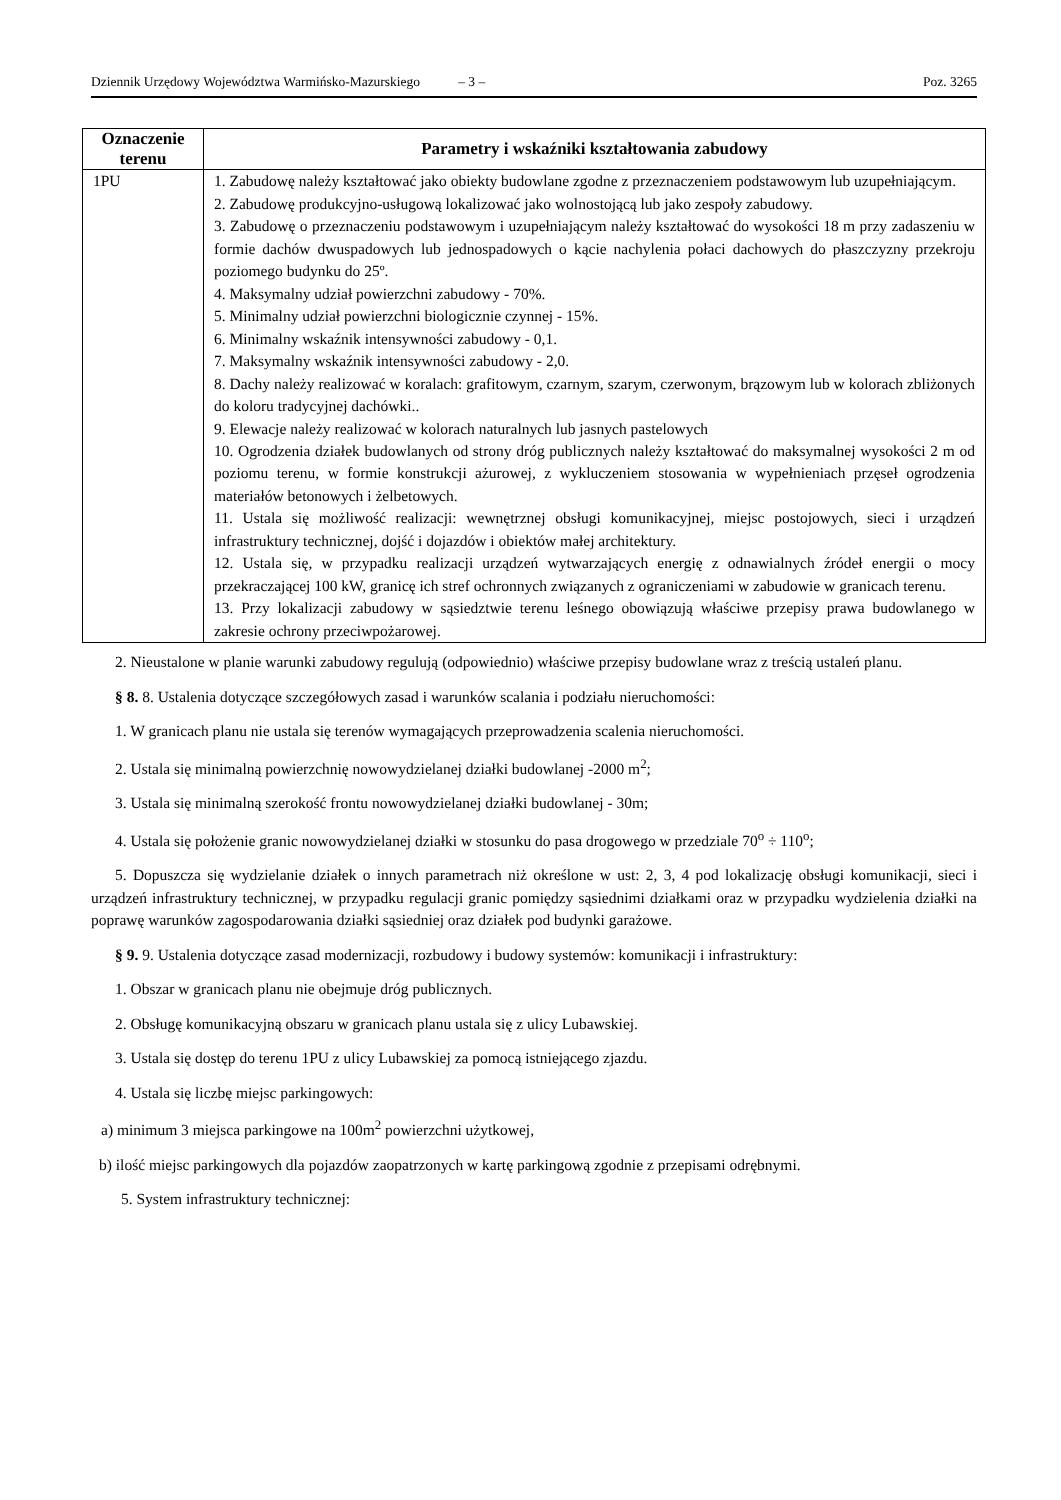Dziennik Urzędowy Województwa Warmińsko-Mazurskiego – 3 – Poz. 3265
| Oznaczenie terenu | Parametry i wskaźniki kształtowania zabudowy |
| --- | --- |
| 1PU | 1. Zabudowę należy kształtować jako obiekty budowlane zgodne z przeznaczeniem podstawowym lub uzupełniającym. 2. Zabudowę produkcyjno-usługową lokalizować jako wolnostojącą lub jako zespoły zabudowy. 3. Zabudowę o przeznaczeniu podstawowym i uzupełniającym należy kształtować do wysokości 18 m przy zadaszeniu w formie dachów dwuspadowych lub jednospadowych o kącie nachylenia połaci dachowych do płaszczyzny przekroju poziomego budynku do 25º. 4. Maksymalny udział powierzchni zabudowy - 70%. 5. Minimalny udział powierzchni biologicznie czynnej - 15%. 6. Minimalny wskaźnik intensywności zabudowy - 0,1. 7. Maksymalny wskaźnik intensywności zabudowy - 2,0. 8. Dachy należy realizować w koralach: grafitowym, czarnym, szarym, czerwonym, brązowym lub w kolorach zbliżonych do koloru tradycyjnej dachówki.. 9. Elewacje należy realizować w kolorach naturalnych lub jasnych pastelowych 10. Ogrodzenia działek budowlanych od strony dróg publicznych należy kształtować do maksymalnej wysokości 2 m od poziomu terenu, w formie konstrukcji ażurowej, z wykluczeniem stosowania w wypełnieniach przęseł ogrodzenia materiałów betonowych i żelbetowych. 11. Ustala się możliwość realizacji: wewnętrznej obsługi komunikacyjnej, miejsc postojowych, sieci i urządzeń infrastruktury technicznej, dojść i dojazdów i obiektów małej architektury. 12. Ustala się, w przypadku realizacji urządzeń wytwarzających energię z odnawialnych źródeł energii o mocy przekraczającej 100 kW, granicę ich stref ochronnych związanych z ograniczeniami w zabudowie w granicach terenu. 13. Przy lokalizacji zabudowy w sąsiedztwie terenu leśnego obowiązują właściwe przepisy prawa budowlanego w zakresie ochrony przeciwpożarowej. |
2. Nieustalone w planie warunki zabudowy regulują (odpowiednio) właściwe przepisy budowlane wraz z treścią ustaleń planu.
§ 8. 8. Ustalenia dotyczące szczegółowych zasad i warunków scalania i podziału nieruchomości:
1. W granicach planu nie ustala się terenów wymagających przeprowadzenia scalenia nieruchomości.
2. Ustala się minimalną powierzchnię nowowydzielanej działki budowlanej -2000 m<sup>2</sup>;
3. Ustala się minimalną szerokość frontu nowowydzielanej działki budowlanej - 30m;
4. Ustala się położenie granic nowowydzielanej działki w stosunku do pasa drogowego w przedziale 70<sup>o</sup> ÷ 110<sup>o</sup>;
5. Dopuszcza się wydzielanie działek o innych parametrach niż określone w ust: 2, 3, 4 pod lokalizację obsługi komunikacji, sieci i urządzeń infrastruktury technicznej, w przypadku regulacji granic pomiędzy sąsiednimi działkami oraz w przypadku wydzielenia działki na poprawę warunków zagospodarowania działki sąsiedniej oraz działek pod budynki garażowe.
§ 9. 9. Ustalenia dotyczące zasad modernizacji, rozbudowy i budowy systemów: komunikacji i infrastruktury:
1. Obszar w granicach planu nie obejmuje dróg publicznych.
2. Obsługę komunikacyjną obszaru w granicach planu ustala się z ulicy Lubawskiej.
3. Ustala się dostęp do terenu 1PU z ulicy Lubawskiej za pomocą istniejącego zjazdu.
4. Ustala się liczbę miejsc parkingowych:
a) minimum 3 miejsca parkingowe na 100m<sup>2</sup> powierzchni użytkowej,
b) ilość miejsc parkingowych dla pojazdów zaopatrzonych w kartę parkingową zgodnie z przepisami odrębnymi.
5. System infrastruktury technicznej: